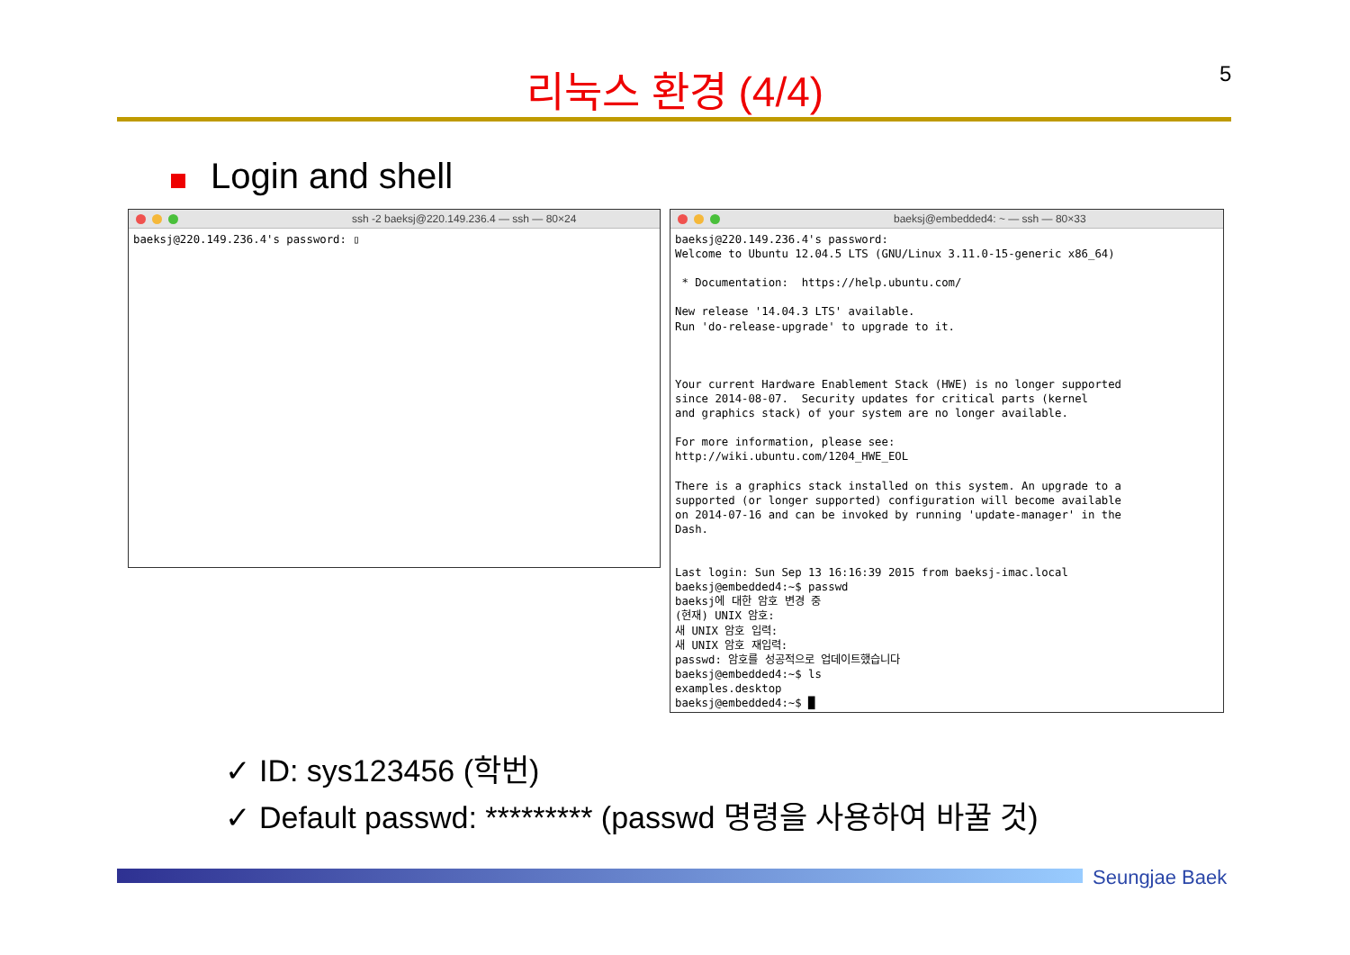5
리눅스 환경 (4/4)
Login and shell
ssh -2 baeksj@220.149.236.4 — ssh — 80×24
baeksj@220.149.236.4's password: ▯
baeksj@embedded4: ~ — ssh — 80×33
baeksj@220.149.236.4's password:
Welcome to Ubuntu 12.04.5 LTS (GNU/Linux 3.11.0-15-generic x86_64)

 * Documentation:  https://help.ubuntu.com/

New release '14.04.3 LTS' available.
Run 'do-release-upgrade' to upgrade to it.



Your current Hardware Enablement Stack (HWE) is no longer supported
since 2014-08-07.  Security updates for critical parts (kernel
and graphics stack) of your system are no longer available.

For more information, please see:
http://wiki.ubuntu.com/1204_HWE_EOL

There is a graphics stack installed on this system. An upgrade to a
supported (or longer supported) configuration will become available
on 2014-07-16 and can be invoked by running 'update-manager' in the
Dash.


Last login: Sun Sep 13 16:16:39 2015 from baeksj-imac.local
baeksj@embedded4:~$ passwd
baeksj에 대한 암호 변경 중
(현재) UNIX 암호:
새 UNIX 암호 입력:
새 UNIX 암호 재입력:
passwd: 암호를 성공적으로 업데이트했습니다
baeksj@embedded4:~$ ls
examples.desktop
baeksj@embedded4:~$ █
✓ ID: sys123456 (학번)
✓ Default passwd: ********* (passwd 명령을 사용하여 바꿀 것)
Seungjae Baek